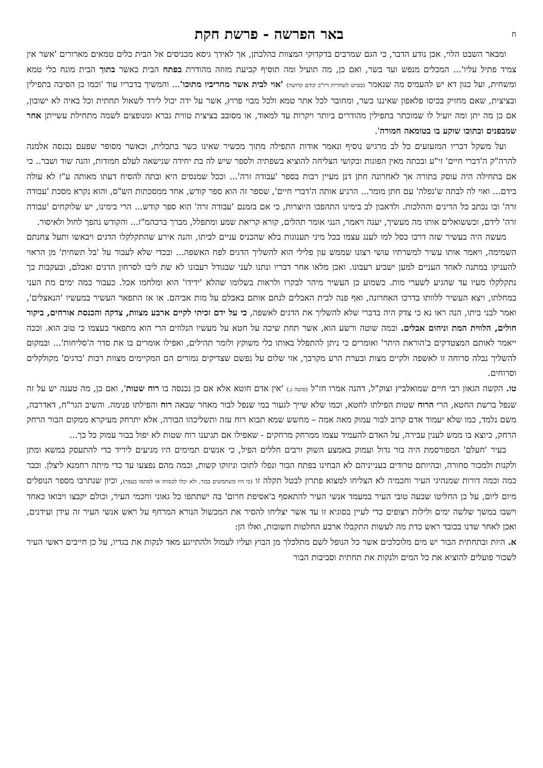חבאר הפרשה - פרשת חקת
ומבאר השבט הלוי, אכן נודע הדבר, כי הגם שמרבים בדקדוקי המצוות כהלכתן, אך לאידך גיסא מכניסים אל הבית כלים טמאים מארורים 'אשר אין צמיד פתיל עליו'... המכלים מנפש ועד בשר, ואם כן, מה תועיל ומה תוסיף קביעת מזוזה מהודרת בפתח הבית כאשר בתוך הבית מונח כלי טמא ומשחית, ועל כגון דא יש להעמיס מה שנאמר (בפיוט לשחרית דיו"כ קודם קדושה) 'אוי לבית אשר מחריביו מתוכו'... והמשיך בדבריו עוד 'וכמו כן הסיבה בתפילין ובציצית, שאם מחזיק בכיסו פלאפון שאיננו כשר, ומחובר לכל אתר טמא ולכל מבוי פרוץ, אשר על ידה יכול לירד לשאול תחתית וכל באיה לא ישובון, אם כן מה יתן ומה יועיל לו שמוכתר בתפילין מהודרים ביותר ויקרות עד למאוד, או מסובב בציצית טווית גברא ומנופצים לשמה מתחילת עשייתן אחר שמבפנים ובתוכו שוקע בו בטומאה חמורה'.
ועל משקל דבריו המזעזעים כל לב מרגיש נוסיף ונאמר אודות התפילה מתוך מכשיר שאינו כשר בתכלית, וכאשר מסופר שפעם נכנסה אלמנה להרה"ק ה'דברי חיים' זי"ע ובכתה מאין הפוגות ובקושי הצליחה להוציא בשפתיה ולספר שיש לה בת יחידה שנישאה לעלם חמודות, והנה שוד ושבר.. כי אם בתחילה היה עוסק בתורה אך לאחרונה חתן דנן מעיין רבות בספר 'עבודה זרה'... וככל שמנסים היא ובתה להסיח דעתו מאותה ע"ז לא עולה בידם... ואוי לה לבתה ש'נפלה' עם חתן מומר... הרגיע אותה ה'דברי חיים', שספר זה הוא ספר קודש, אחד ממסכתות הש"ס, והוא נקרא מסכת 'עבודה זרה' ובו נכתב כל הדינים וההלכות. ולדאבון לב בימינו התהפכו היוצרות, כי אם בזמנם 'עבודה זרה' הוא ספר קודש... הרי בימינו, יש שלוקחים 'עבודה זרה' לידם, וכששואלים אותו מה מעשיך, יענה ויאמר, הנני אומר תהלים, קורא קריאת שמע ומתפלל, מברך ברכהמ"ז... והקודש נהפך לחול ולאיסור.
מעשה היה בעשיר שזה דרכו כסל למו לענג עצמו בכל מיני תענוגות בלא שהכניס עניים לביתו, והנה אירע שהתקלקלו הדגים ויבאשו ותעל צחנתם השמימה, ויאמר אותו עשיר למשרתיו עושי רצונו שממש עון פלילי הוא להשליך הדגים לפח האשפה... ובכדי שלא לעבור על 'בל תשחית' מן הראוי להעניקו במתנה לאחד העניים למען ישביע רעבונו. ואכן מלאו אחר דבריו ונתנו לעני שבגודל רעבונו לא שת ליבו לסרחון הדגים ואכלם, ובעקבות כך נתקלקלו מעיו עד שהגיע לשערי מות. כשמוע כן העשיר מיהר לבקרו ולראות בשלומו שהלא 'ידידו' הוא ומלחמו אכל. כעבור כמה ימים מת העני במחלתו, ויצא העשיר ללוותו בדרכו האחרונה, ואף פנה לבית האבלים לנחם אותם באבלם על מות אביהם. או אז התפאר העשיר במעשיו 'הנאצלים', ואמר לבני ביתו, הנה ראו נא כי צדק היה בדברי שלא להשליך את הדגים לאשפה, כי על ידם זכיתי לקיים ארבע מצוות, צדקה והכנסת אורחים, ביקור חולים, הלווית המת וניחום אבלים. וכמה שוטה ורשע הוא, אשר תחת שיכה על חטא על מעשיו הנלוזים הרי הוא מתפאר בעצמו כי טוב הוא. וככה ייאמר לאותם המצטדקים ב'הוראת היתר' ואומרים כי ניתן להתפלל באותו כלי משוקץ ולומר תהילים, ואפילו אומרים בו את סדר ה'סליחות'... ובמקום להשליך נבלה סרוחה זו לאשפה ולקיים מצות ובערת הרע מקרבך, אזי שלום על נפשם שצדיקים גמורים הם המקיימים מצוות רבות 'בדגים' מקולקלים וסרוחים.
טו. הקשה הגאון רבי חיים שמואלביץ זצוק"ל, דהנה אמרו חז"ל (סוטה ג.) 'אין אדם חוטא אלא אם כן נכנסה בו רוח שטות', ואם כן, מה טענה יש על זה שנפל ברשת החטא, הרי הרוח שטות הפילתו לחטא, וכמו שלא שייך לגעור במי שנפל לבור מאחר שבאה רוח והפילתו פנימה. והשיב הגר"ח, דאדרבה, משם נלמד, כמו שלא יעמוד אדם קרוב לבור עמוק מאה אמה – מחשש שמא תבוא רוח עזה ותשליכהו הבורה, אלא יתרחק מעיקרא ממקום הבור הרחק הרחק, כיוצא בו ממש לענין עבירה, על האדם להעמיד עצמו ממרחק מרחקים - שאפילו אם תגיענו רוח שטות לא יפול בבור עמוק כל כך...
בעיר 'חעלם' המפורסמת היה בור גדול ועמוק באמצע השוק ורבים חללים הפיל, כי אנשים תמימים היו מגיעים ליריד כדי להתעסק במשא ומתן ולקנות ולמכור סחורה, ובהיותם טרודים בענייניהם לא הבחינו בפתח הבור ונפלו לתוכו וניזוקו קשות, וכמה מהם נפצעו עד כדי מיתה רחמנא ליצלן. וכבר כמה וכמה דורות שמנהיגי העיר וחכמיה לא הצליחו למצוא פתרון לבטל תקלה זו (כי היו משתמשים בבור, ולא יכלו לכסותו או לסתמו בעפר), וכיון שנתרבו מספר הנופלים מיום ליום, על כן החליטו שבעה טובי העיר במעמד אנשי העיר להתאסף ב'אסיפת חרום' בה ישתתפו כל גאוני וחכמי העיר, וכולם יקבצו ויבואו כאחד וישבו במשך שלשה ימים ולילות רצופים כדי לעיין בסוגיא זו עד אשר יצליחו להסיר את המכשול הנורא המרחף על ראש אנשי העיר זה עידן ועידנים, ואכן לאחר שדנו בכובד ראש כדת מה לעשות התקבלו ארבע החלטות חשובות, ואלו הן:
א. היות ובתחתית הבור יש מים מלוכלכים אשר כל הנופל לשם מתלכלך מן הבוץ ועליו לעמול ולהתייגע מאד לנקות את בגדיו, על כן חייבים ראשי העיר לשכור פועלים להוציא את כל המים ולנקות את תחתית וסביבות הבור